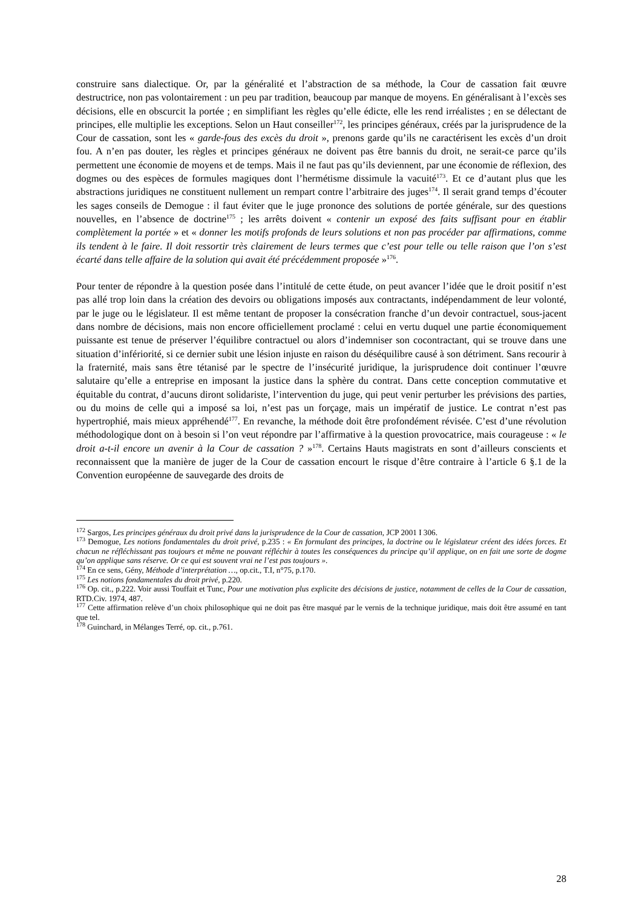construire sans dialectique. Or, par la généralité et l’abstraction de sa méthode, la Cour de cassation fait œuvre destructrice, non pas volontairement : un peu par tradition, beaucoup par manque de moyens. En généralisant à l’excès ses décisions, elle en obscurcit la portée ; en simplifiant les règles qu’elle édicte, elle les rend irréalistes ; en se délectant de principes, elle multiplie les exceptions. Selon un Haut conseiller<sup>172</sup>, les principes généraux, créés par la jurisprudence de la Cour de cassation, sont les « garde-fous des excès du droit », prenons garde qu’ils ne caractérisent les excès d’un droit fou. A n’en pas douter, les règles et principes généraux ne doivent pas être bannis du droit, ne serait-ce parce qu’ils permettent une économie de moyens et de temps. Mais il ne faut pas qu’ils deviennent, par une économie de réflexion, des dogmes ou des espèces de formules magiques dont l’hermétisme dissimule la vacuité<sup>173</sup>. Et ce d’autant plus que les abstractions juridiques ne constituent nullement un rempart contre l’arbitraire des juges<sup>174</sup>. Il serait grand temps d’écouter les sages conseils de Demogue : il faut éviter que le juge prononce des solutions de portée générale, sur des questions nouvelles, en l’absence de doctrine<sup>175</sup> ; les arrêts doivent « contenir un exposé des faits suffisant pour en établir complètement la portée » et « donner les motifs profonds de leurs solutions et non pas procéder par affirmations, comme ils tendent à le faire. Il doit ressortir très clairement de leurs termes que c’est pour telle ou telle raison que l’on s’est écarté dans telle affaire de la solution qui avait été précédemment proposée »<sup>176</sup>.
Pour tenter de répondre à la question posée dans l’intitulé de cette étude, on peut avancer l’idée que le droit positif n’est pas allé trop loin dans la création des devoirs ou obligations imposés aux contractants, indépendamment de leur volonté, par le juge ou le législateur. Il est même tentant de proposer la consécration franche d’un devoir contractuel, sous-jacent dans nombre de décisions, mais non encore officiellement proclamé : celui en vertu duquel une partie économiquement puissante est tenue de préserver l’équilibre contractuel ou alors d’indemniser son cocontractant, qui se trouve dans une situation d’infériorité, si ce dernier subit une lésion injuste en raison du déséquilibre causé à son détriment. Sans recourir à la fraternité, mais sans être tétanisé par le spectre de l’insécurité juridique, la jurisprudence doit continuer l’œuvre salutaire qu’elle a entreprise en imposant la justice dans la sphère du contrat. Dans cette conception commutative et équitable du contrat, d’aucuns diront solidariste, l’intervention du juge, qui peut venir perturber les prévisions des parties, ou du moins de celle qui a imposé sa loi, n’est pas un forçage, mais un impératif de justice. Le contrat n’est pas hypertrophié, mais mieux appréhendé<sup>177</sup>. En revanche, la méthode doit être profondément révisée. C’est d’une révolution méthodologique dont on à besoin si l’on veut répondre par l’affirmative à la question provocatrice, mais courageuse : « le droit a-t-il encore un avenir à la Cour de cassation ? »<sup>178</sup>. Certains Hauts magistrats en sont d’ailleurs conscients et reconnaissent que la manière de juger de la Cour de cassation encourt le risque d’être contraire à l’article 6 §.1 de la Convention européenne de sauvegarde des droits de
<sup>172</sup> Sargos, Les principes généraux du droit privé dans la jurisprudence de la Cour de cassation, JCP 2001 I 306.
<sup>173</sup> Demogue, Les notions fondamentales du droit privé, p.235 : « En formulant des principes, la doctrine ou le législateur créent des idées forces. Et chacun ne réfléchissant pas toujours et même ne pouvant réfléchir à toutes les conséquences du principe qu’il applique, on en fait une sorte de dogme qu’on applique sans réserve. Or ce qui est souvent vrai ne l’est pas toujours ».
<sup>174</sup> En ce sens, Gény, Méthode d’interprétation …, op.cit., T.I, n°75, p.170.
<sup>175</sup> Les notions fondamentales du droit privé, p.220.
<sup>176</sup> Op. cit., p.222. Voir aussi Touffait et Tunc, Pour une motivation plus explicite des décisions de justice, notamment de celles de la Cour de cassation, RTD.Civ. 1974, 487.
<sup>177</sup> Cette affirmation relève d’un choix philosophique qui ne doit pas être masqué par le vernis de la technique juridique, mais doit être assumé en tant que tel.
<sup>178</sup> Guinchard, in Mélanges Terré, op. cit., p.761.
28